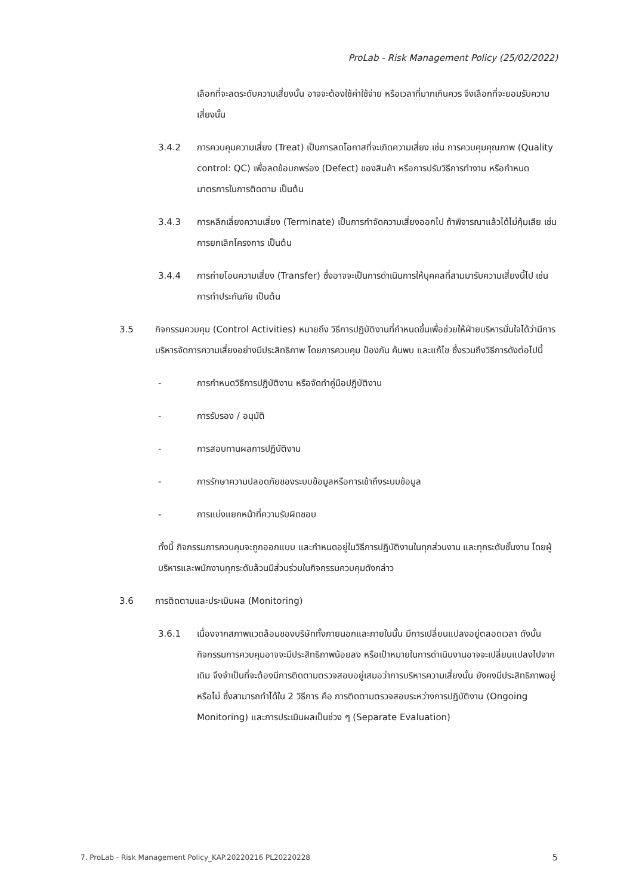ProLab - Risk Management Policy (25/02/2022)
เลือกที่จะลดระดับความเสี่ยงนั้น อาจจะต้องใช้ค่าใช้จ่าย หรือเวลาที่มากเกินควร จึงเลือกที่จะยอมรับความเสี่ยงนั้น
3.4.2 การควบคุมความเสี่ยง (Treat) เป็นการลดโอกาสที่จะเกิดความเสี่ยง เช่น การควบคุมคุณภาพ (Quality control: QC) เพื่อลดข้อบกพร่อง (Defect) ของสินค้า หรือการปรับวิธีการทำงาน หรือกำหนดมาตรการในการติดตาม เป็นต้น
3.4.3 การหลีกเลี่ยงความเสี่ยง (Terminate) เป็นการกำจัดความเสี่ยงออกไป ถ้าพิจารณาแล้วได้ไม่คุ้มเสีย เช่น การยกเลิกโครงการ เป็นต้น
3.4.4 การถ่ายโอนความเสี่ยง (Transfer) ซึ่งอาจจะเป็นการดำเนินการให้บุคคลที่สามมารับความเสี่ยงนี้ไป เช่น การทำประกันภัย เป็นต้น
3.5 กิจกรรมควบคุม (Control Activities) หมายถึง วิธีการปฏิบัติงานที่กำหนดขึ้นเพื่อช่วยให้ฝ่ายบริหารมั่นใจได้ว่ามีการบริหารจัดการความเสี่ยงอย่างมีประสิทธิภาพ โดยการควบคุม ป้องกัน ค้นพบ และแก้ไข ซึ่งรวมถึงวิธีการดังต่อไปนี้
- การกำหนดวิธีการปฏิบัติงาน หรือจัดทำคู่มือปฏิบัติงาน
- การรับรอง / อนุมัติ
- การสอบทานผลการปฏิบัติงาน
- การรักษาความปลอดภัยของระบบข้อมูลหรือการเข้าถึงระบบข้อมูล
- การแบ่งแยกหน้าที่ความรับผิดชอบ
ทั้งนี้ กิจกรรมการควบคุมจะถูกออกแบบ และกำหนดอยู่ในวิธีการปฏิบัติงานในทุกส่วนงาน และทุกระดับชั้นงาน โดยผู้บริหารและพนักงานทุกระดับล้วนมีส่วนร่วมในกิจกรรมควบคุมดังกล่าว
3.6 การติดตามและประเมินผล (Monitoring)
3.6.1 เนื่องจากสภาพแวดล้อมของบริษัททั้งภายนอกและภายในนั้น มีการเปลี่ยนแปลงอยู่ตลอดเวลา ดังนั้นกิจกรรมการควบคุมอาจจะมีประสิทธิภาพน้อยลง หรือเป้าหมายในการดำเนินงานอาจจะเปลี่ยนแปลงไปจากเดิม จึงจำเป็นที่จะต้องมีการติดตามตรวจสอบอยู่เสมอว่าการบริหารความเสี่ยงนั้น ยังคงมีประสิทธิภาพอยู่หรือไม่ ซึ่งสามารถทำได้ใน 2 วิธีการ คือ การติดตามตรวจสอบระหว่างการปฏิบัติงาน (Ongoing Monitoring) และการประเมินผลเป็นช่วง ๆ (Separate Evaluation)
7. ProLab - Risk Management Policy_KAP.20220216 PL20220228 5